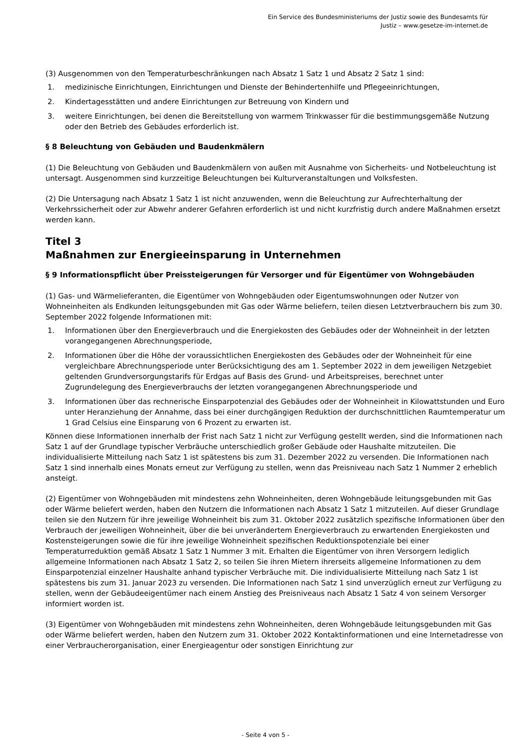Ein Service des Bundesministeriums der Justiz sowie des Bundesamts für
Justiz – www.gesetze-im-internet.de
(3) Ausgenommen von den Temperaturbeschränkungen nach Absatz 1 Satz 1 und Absatz 2 Satz 1 sind:
1. medizinische Einrichtungen, Einrichtungen und Dienste der Behindertenhilfe und Pflegeeinrichtungen,
2. Kindertagesstätten und andere Einrichtungen zur Betreuung von Kindern und
3. weitere Einrichtungen, bei denen die Bereitstellung von warmem Trinkwasser für die bestimmungsgemäße Nutzung oder den Betrieb des Gebäudes erforderlich ist.
§ 8 Beleuchtung von Gebäuden und Baudenkmälern
(1) Die Beleuchtung von Gebäuden und Baudenkmälern von außen mit Ausnahme von Sicherheits- und Notbeleuchtung ist untersagt. Ausgenommen sind kurzzeitige Beleuchtungen bei Kulturveranstaltungen und Volksfesten.
(2) Die Untersagung nach Absatz 1 Satz 1 ist nicht anzuwenden, wenn die Beleuchtung zur Aufrechterhaltung der Verkehrssicherheit oder zur Abwehr anderer Gefahren erforderlich ist und nicht kurzfristig durch andere Maßnahmen ersetzt werden kann.
Titel 3
Maßnahmen zur Energieeinsparung in Unternehmen
§ 9 Informationspflicht über Preissteigerungen für Versorger und für Eigentümer von Wohngebäuden
(1) Gas- und Wärmelieferanten, die Eigentümer von Wohngebäuden oder Eigentumswohnungen oder Nutzer von Wohneinheiten als Endkunden leitungsgebunden mit Gas oder Wärme beliefern, teilen diesen Letztverbrauchern bis zum 30. September 2022 folgende Informationen mit:
1. Informationen über den Energieverbrauch und die Energiekosten des Gebäudes oder der Wohneinheit in der letzten vorangegangenen Abrechnungsperiode,
2. Informationen über die Höhe der voraussichtlichen Energiekosten des Gebäudes oder der Wohneinheit für eine vergleichbare Abrechnungsperiode unter Berücksichtigung des am 1. September 2022 in dem jeweiligen Netzgebiet geltenden Grundversorgungstarifs für Erdgas auf Basis des Grund- und Arbeitspreises, berechnet unter Zugrundelegung des Energieverbrauchs der letzten vorangegangenen Abrechnungsperiode und
3. Informationen über das rechnerische Einsparpotenzial des Gebäudes oder der Wohneinheit in Kilowattstunden und Euro unter Heranziehung der Annahme, dass bei einer durchgängigen Reduktion der durchschnittlichen Raumtemperatur um 1 Grad Celsius eine Einsparung von 6 Prozent zu erwarten ist.
Können diese Informationen innerhalb der Frist nach Satz 1 nicht zur Verfügung gestellt werden, sind die Informationen nach Satz 1 auf der Grundlage typischer Verbräuche unterschiedlich großer Gebäude oder Haushalte mitzuteilen. Die individualisierte Mitteilung nach Satz 1 ist spätestens bis zum 31. Dezember 2022 zu versenden. Die Informationen nach Satz 1 sind innerhalb eines Monats erneut zur Verfügung zu stellen, wenn das Preisniveau nach Satz 1 Nummer 2 erheblich ansteigt.
(2) Eigentümer von Wohngebäuden mit mindestens zehn Wohneinheiten, deren Wohngebäude leitungsgebunden mit Gas oder Wärme beliefert werden, haben den Nutzern die Informationen nach Absatz 1 Satz 1 mitzuteilen. Auf dieser Grundlage teilen sie den Nutzern für ihre jeweilige Wohneinheit bis zum 31. Oktober 2022 zusätzlich spezifische Informationen über den Verbrauch der jeweiligen Wohneinheit, über die bei unverändertem Energieverbrauch zu erwartenden Energiekosten und Kostensteigerungen sowie die für ihre jeweilige Wohneinheit spezifischen Reduktionspotenziale bei einer Temperaturreduktion gemäß Absatz 1 Satz 1 Nummer 3 mit. Erhalten die Eigentümer von ihren Versorgern lediglich allgemeine Informationen nach Absatz 1 Satz 2, so teilen Sie ihren Mietern ihrerseits allgemeine Informationen zu dem Einsparpotenzial einzelner Haushalte anhand typischer Verbräuche mit. Die individualisierte Mitteilung nach Satz 1 ist spätestens bis zum 31. Januar 2023 zu versenden. Die Informationen nach Satz 1 sind unverzüglich erneut zur Verfügung zu stellen, wenn der Gebäudeeigentümer nach einem Anstieg des Preisniveaus nach Absatz 1 Satz 4 von seinem Versorger informiert worden ist.
(3) Eigentümer von Wohngebäuden mit mindestens zehn Wohneinheiten, deren Wohngebäude leitungsgebunden mit Gas oder Wärme beliefert werden, haben den Nutzern zum 31. Oktober 2022 Kontaktinformationen und eine Internetadresse von einer Verbraucherorganisation, einer Energieagentur oder sonstigen Einrichtung zur
- Seite 4 von 5 -